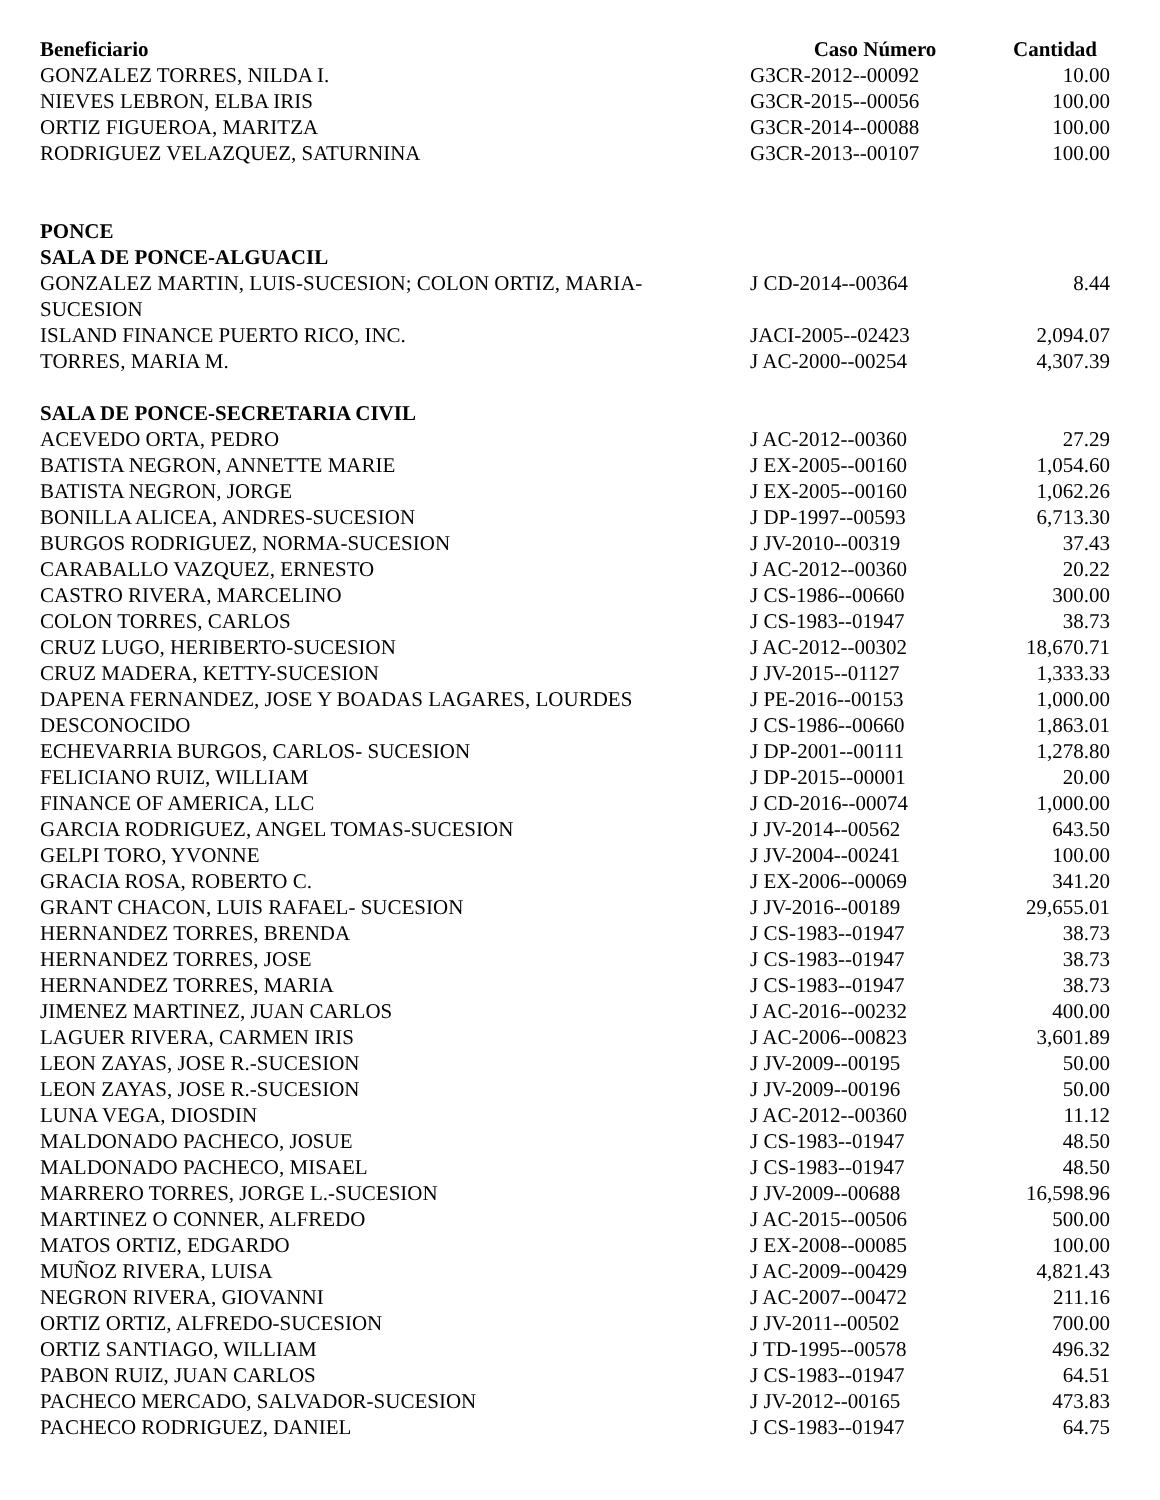| Beneficiario | Caso Número | Cantidad |
| --- | --- | --- |
| GONZALEZ TORRES, NILDA I. | G3CR-2012--00092 | 10.00 |
| NIEVES LEBRON, ELBA IRIS | G3CR-2015--00056 | 100.00 |
| ORTIZ FIGUEROA, MARITZA | G3CR-2014--00088 | 100.00 |
| RODRIGUEZ VELAZQUEZ, SATURNINA | G3CR-2013--00107 | 100.00 |
| PONCE | | |
| SALA DE PONCE-ALGUACIL | | |
| GONZALEZ MARTIN, LUIS-SUCESION; COLON ORTIZ, MARIA- SUCESION | J CD-2014--00364 | 8.44 |
| ISLAND FINANCE PUERTO RICO, INC. | JACI-2005--02423 | 2,094.07 |
| TORRES, MARIA M. | J AC-2000--00254 | 4,307.39 |
| SALA DE PONCE-SECRETARIA CIVIL | | |
| ACEVEDO ORTA, PEDRO | J AC-2012--00360 | 27.29 |
| BATISTA NEGRON, ANNETTE MARIE | J EX-2005--00160 | 1,054.60 |
| BATISTA NEGRON, JORGE | J EX-2005--00160 | 1,062.26 |
| BONILLA ALICEA, ANDRES-SUCESION | J DP-1997--00593 | 6,713.30 |
| BURGOS RODRIGUEZ, NORMA-SUCESION | J JV-2010--00319 | 37.43 |
| CARABALLO VAZQUEZ, ERNESTO | J AC-2012--00360 | 20.22 |
| CASTRO RIVERA, MARCELINO | J CS-1986--00660 | 300.00 |
| COLON TORRES, CARLOS | J CS-1983--01947 | 38.73 |
| CRUZ LUGO, HERIBERTO-SUCESION | J AC-2012--00302 | 18,670.71 |
| CRUZ MADERA, KETTY-SUCESION | J JV-2015--01127 | 1,333.33 |
| DAPENA FERNANDEZ, JOSE Y BOADAS LAGARES, LOURDES | J PE-2016--00153 | 1,000.00 |
| DESCONOCIDO | J CS-1986--00660 | 1,863.01 |
| ECHEVARRIA BURGOS, CARLOS- SUCESION | J DP-2001--00111 | 1,278.80 |
| FELICIANO RUIZ, WILLIAM | J DP-2015--00001 | 20.00 |
| FINANCE OF AMERICA, LLC | J CD-2016--00074 | 1,000.00 |
| GARCIA RODRIGUEZ, ANGEL TOMAS-SUCESION | J JV-2014--00562 | 643.50 |
| GELPI TORO, YVONNE | J JV-2004--00241 | 100.00 |
| GRACIA ROSA, ROBERTO C. | J EX-2006--00069 | 341.20 |
| GRANT CHACON, LUIS RAFAEL- SUCESION | J JV-2016--00189 | 29,655.01 |
| HERNANDEZ TORRES, BRENDA | J CS-1983--01947 | 38.73 |
| HERNANDEZ TORRES, JOSE | J CS-1983--01947 | 38.73 |
| HERNANDEZ TORRES, MARIA | J CS-1983--01947 | 38.73 |
| JIMENEZ MARTINEZ, JUAN CARLOS | J AC-2016--00232 | 400.00 |
| LAGUER RIVERA, CARMEN IRIS | J AC-2006--00823 | 3,601.89 |
| LEON ZAYAS, JOSE R.-SUCESION | J JV-2009--00195 | 50.00 |
| LEON ZAYAS, JOSE R.-SUCESION | J JV-2009--00196 | 50.00 |
| LUNA VEGA, DIOSDIN | J AC-2012--00360 | 11.12 |
| MALDONADO PACHECO, JOSUE | J CS-1983--01947 | 48.50 |
| MALDONADO PACHECO, MISAEL | J CS-1983--01947 | 48.50 |
| MARRERO TORRES, JORGE L.-SUCESION | J JV-2009--00688 | 16,598.96 |
| MARTINEZ O CONNER, ALFREDO | J AC-2015--00506 | 500.00 |
| MATOS ORTIZ, EDGARDO | J EX-2008--00085 | 100.00 |
| MUÑOZ RIVERA, LUISA | J AC-2009--00429 | 4,821.43 |
| NEGRON RIVERA, GIOVANNI | J AC-2007--00472 | 211.16 |
| ORTIZ ORTIZ, ALFREDO-SUCESION | J JV-2011--00502 | 700.00 |
| ORTIZ SANTIAGO, WILLIAM | J TD-1995--00578 | 496.32 |
| PABON RUIZ, JUAN CARLOS | J CS-1983--01947 | 64.51 |
| PACHECO MERCADO, SALVADOR-SUCESION | J JV-2012--00165 | 473.83 |
| PACHECO RODRIGUEZ, DANIEL | J CS-1983--01947 | 64.75 |